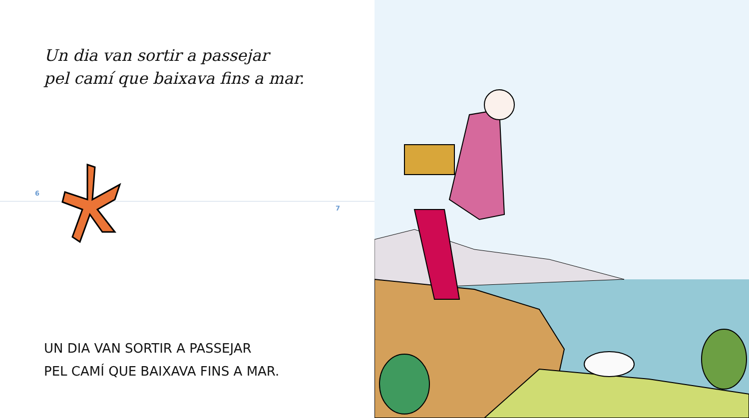Un dia van sortir a passejar
pel camí que baixava fins a mar.
6
7
UN DIA VAN SORTIR A PASSEJAR
PEL CAMÍ QUE BAIXAVA FINS A MAR.